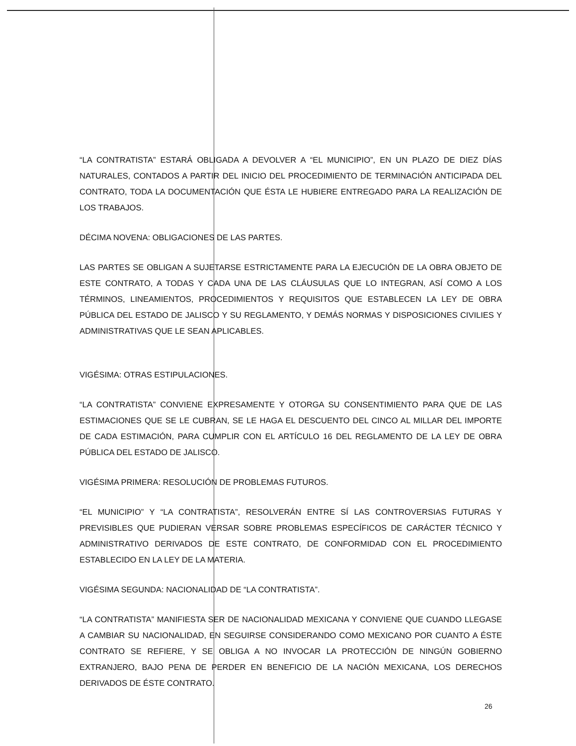“LA CONTRATISTA” ESTARÁ OBLIGADA A DEVOLVER A “EL MUNICIPIO”, EN UN PLAZO DE DIEZ DÍAS NATURALES, CONTADOS A PARTIR DEL INICIO DEL PROCEDIMIENTO DE TERMINACIÓN ANTICIPADA DEL CONTRATO, TODA LA DOCUMENTACIÓN QUE ÉSTA LE HUBIERE ENTREGADO PARA LA REALIZACIÓN DE LOS TRABAJOS.
DÉCIMA NOVENA: OBLIGACIONES DE LAS PARTES.
LAS PARTES SE OBLIGAN A SUJETARSE ESTRICTAMENTE PARA LA EJECUCIÓN DE LA OBRA OBJETO DE ESTE CONTRATO, A TODAS Y CADA UNA DE LAS CLÁUSULAS QUE LO INTEGRAN, ASÍ COMO A LOS TÉRMINOS, LINEAMIENTOS, PROCEDIMIENTOS Y REQUISITOS QUE ESTABLECEN LA LEY DE OBRA PÚBLICA DEL ESTADO DE JALISCO Y SU REGLAMENTO, Y DEMÁS NORMAS Y DISPOSICIONES CIVILIES Y ADMINISTRATIVAS QUE LE SEAN APLICABLES.
VIGÉSIMA: OTRAS ESTIPULACIONES.
“LA CONTRATISTA” CONVIENE EXPRESAMENTE Y OTORGA SU CONSENTIMIENTO PARA QUE DE LAS ESTIMACIONES QUE SE LE CUBRAN, SE LE HAGA EL DESCUENTO DEL CINCO AL MILLAR DEL IMPORTE DE CADA ESTIMACIÓN, PARA CUMPLIR CON EL ARTÍCULO 16 DEL REGLAMENTO DE LA LEY DE OBRA PÚBLICA DEL ESTADO DE JALISCO.
VIGÉSIMA PRIMERA: RESOLUCIÓN DE PROBLEMAS FUTUROS.
“EL MUNICIPIO” Y “LA CONTRATISTA”, RESOLVERÁN ENTRE SÍ LAS CONTROVERSIAS FUTURAS Y PREVISIBLES QUE PUDIERAN VERSAR SOBRE PROBLEMAS ESPECÍFICOS DE CARÁCTER TÉCNICO Y ADMINISTRATIVO DERIVADOS DE ESTE CONTRATO, DE CONFORMIDAD CON EL PROCEDIMIENTO ESTABLECIDO EN LA LEY DE LA MATERIA.
VIGÉSIMA SEGUNDA: NACIONALIDAD DE “LA CONTRATISTA”.
“LA CONTRATISTA” MANIFIESTA SER DE NACIONALIDAD MEXICANA Y CONVIENE QUE CUANDO LLEGASE A CAMBIAR SU NACIONALIDAD, EN SEGUIRSE CONSIDERANDO COMO MEXICANO POR CUANTO A ÉSTE CONTRATO SE REFIERE, Y SE OBLIGA A NO INVOCAR LA PROTECCIÓN DE NINGÚN GOBIERNO EXTRANJERO, BAJO PENA DE PERDER EN BENEFICIO DE LA NACIÓN MEXICANA, LOS DERECHOS DERIVADOS DE ÉSTE CONTRATO.
26